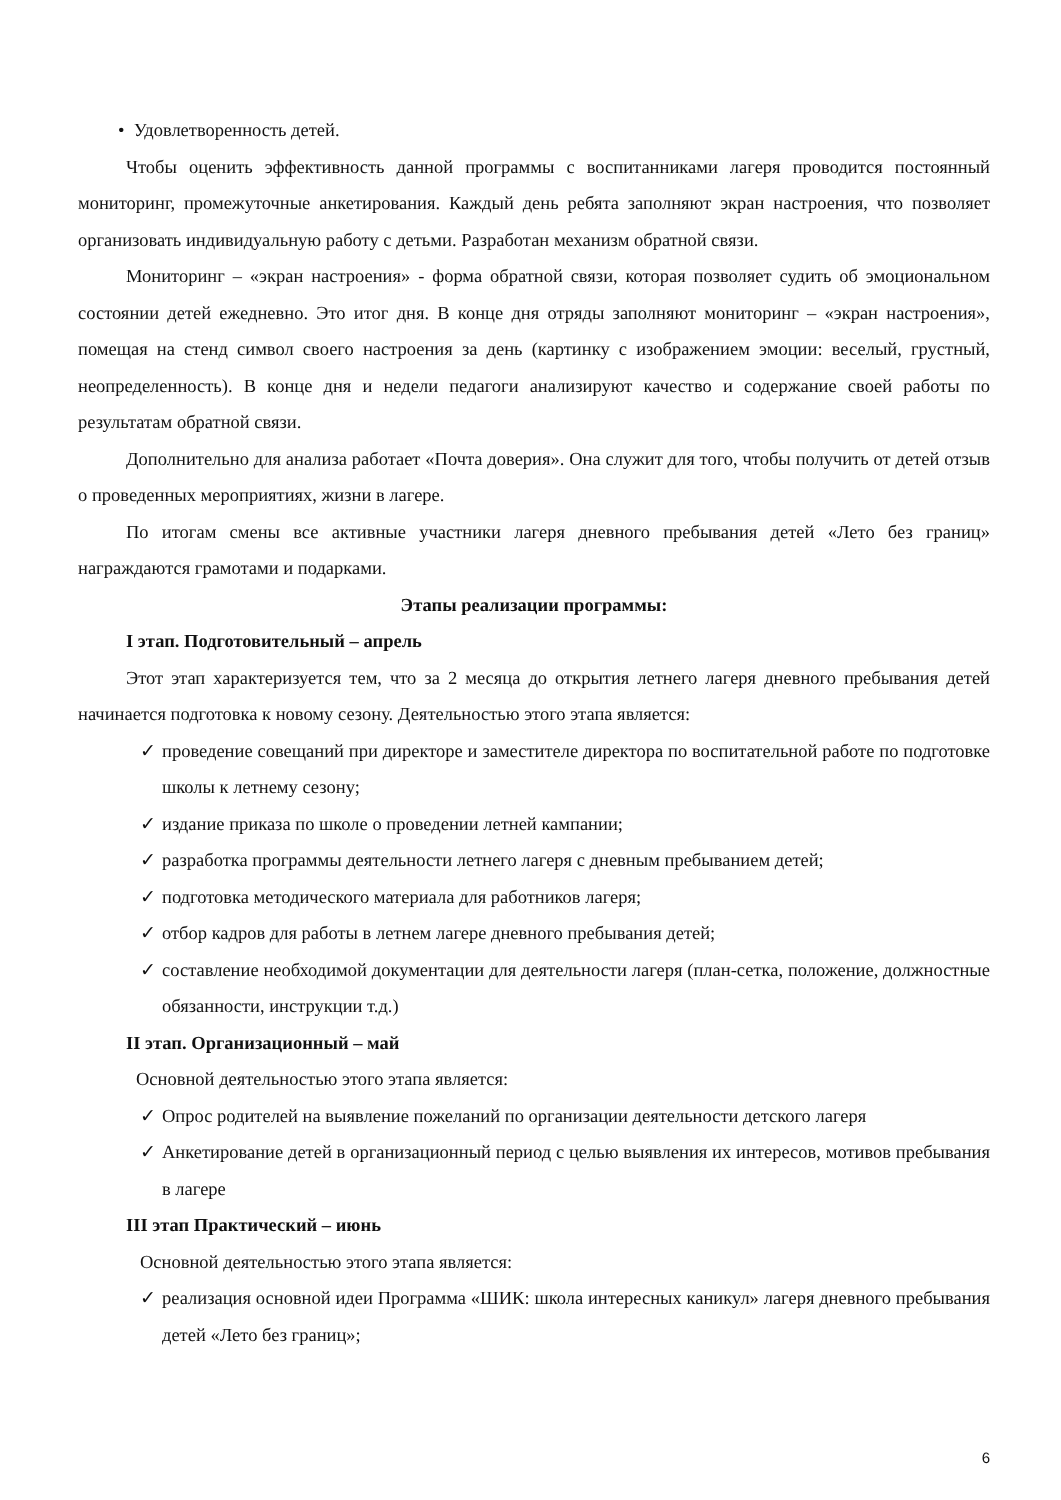• Удовлетворенность детей.
Чтобы оценить эффективность данной программы с воспитанниками лагеря проводится постоянный мониторинг, промежуточные анкетирования. Каждый день ребята заполняют экран настроения, что позволяет организовать индивидуальную работу с детьми. Разработан механизм обратной связи.
Мониторинг – «экран настроения» - форма обратной связи, которая позволяет судить об эмоциональном состоянии детей ежедневно. Это итог дня. В конце дня отряды заполняют мониторинг – «экран настроения», помещая на стенд символ своего настроения за день (картинку с изображением эмоции: веселый, грустный, неопределенность). В конце дня и недели педагоги анализируют качество и содержание своей работы по результатам обратной связи.
Дополнительно для анализа работает «Почта доверия». Она служит для того, чтобы получить от детей отзыв о проведенных мероприятиях, жизни в лагере.
По итогам смены все активные участники лагеря дневного пребывания детей «Лето без границ» награждаются грамотами и подарками.
Этапы реализации программы:
I этап. Подготовительный – апрель
Этот этап характеризуется тем, что за 2 месяца до открытия летнего лагеря дневного пребывания детей начинается подготовка к новому сезону. Деятельностью этого этапа является:
✓ проведение совещаний при директоре и заместителе директора по воспитательной работе по подготовке школы к летнему сезону;
✓ издание приказа по школе о проведении летней кампании;
✓ разработка программы деятельности летнего лагеря с дневным пребыванием детей;
✓ подготовка методического материала для работников лагеря;
✓ отбор кадров для работы в летнем лагере дневного пребывания детей;
✓ составление необходимой документации для деятельности лагеря (план-сетка, положение, должностные обязанности, инструкции т.д.)
II этап. Организационный – май
Основной деятельностью этого этапа является:
✓ Опрос родителей на выявление пожеланий по организации деятельности детского лагеря
✓ Анкетирование детей в организационный период с целью выявления их интересов, мотивов пребывания в лагере
III этап Практический – июнь
Основной деятельностью этого этапа является:
✓ реализация основной идеи Программа «ШИК: школа интересных каникул» лагеря дневного пребывания детей «Лето без границ»;
6